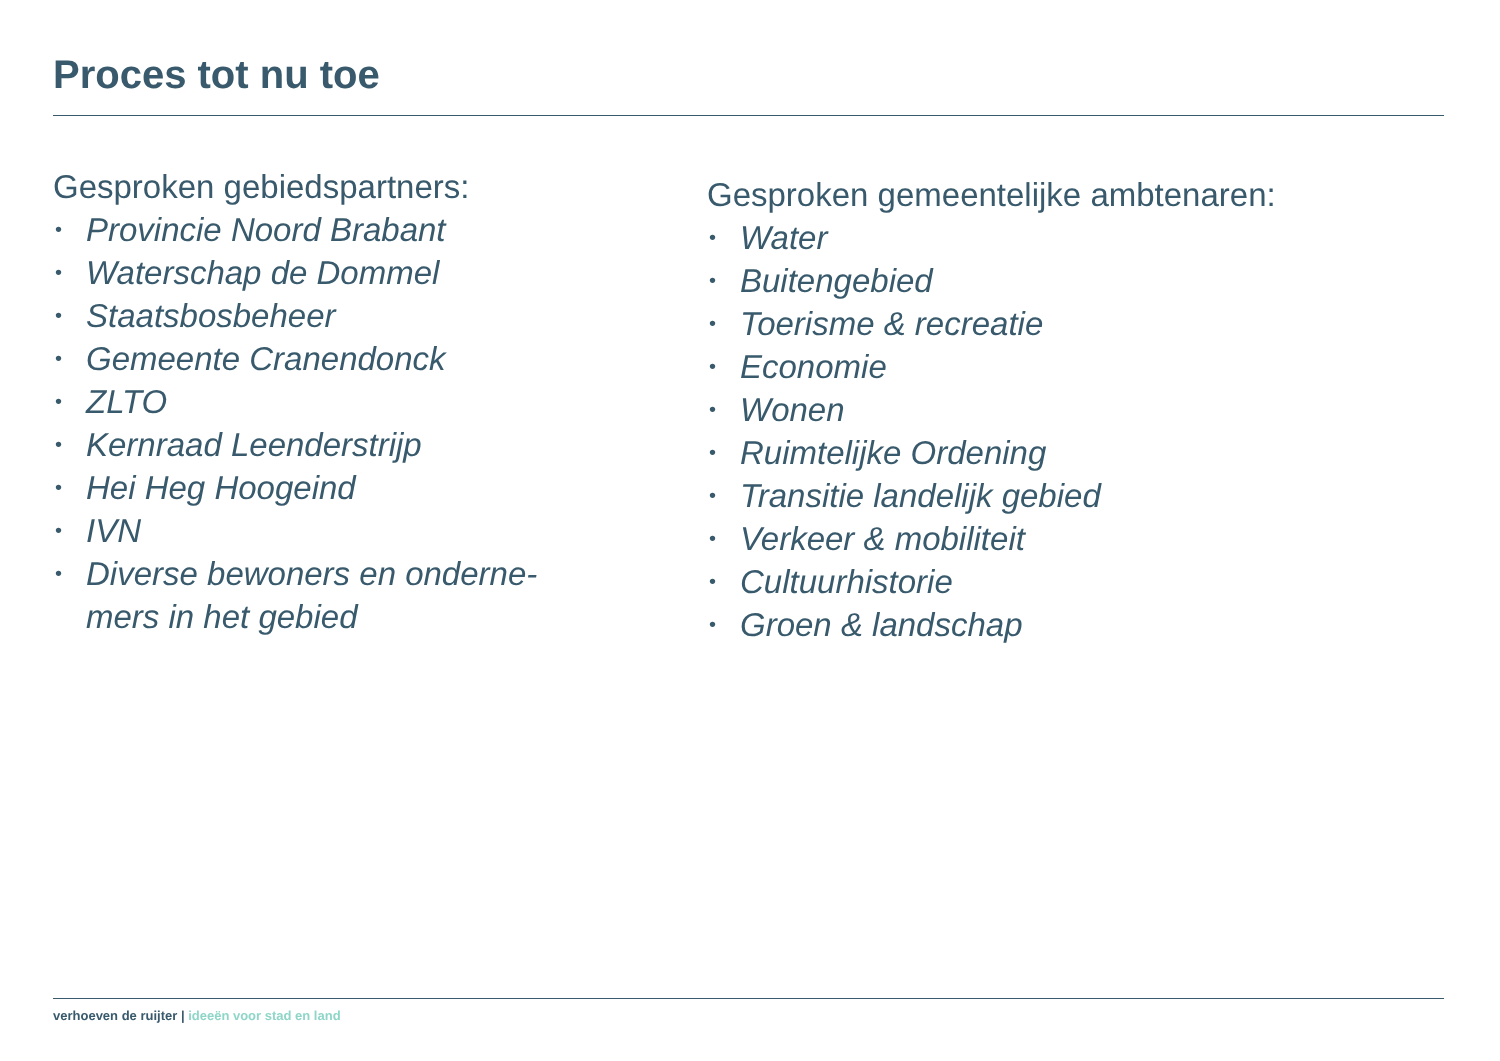Proces tot nu toe
Gesproken gebiedspartners:
• Provincie Noord Brabant
• Waterschap de Dommel
• Staatsbosbeheer
• Gemeente Cranendonck
• ZLTO
• Kernraad Leenderstrijp
• Hei Heg Hoogeind
• IVN
• Diverse bewoners en onderne-
mers in het gebied
Gesproken gemeentelijke ambtenaren:
• Water
• Buitengebied
• Toerisme & recreatie
• Economie
• Wonen
• Ruimtelijke Ordening
• Transitie landelijk gebied
• Verkeer & mobiliteit
• Cultuurhistorie
• Groen & landschap
verhoeven de ruijter | ideeën voor stad en land